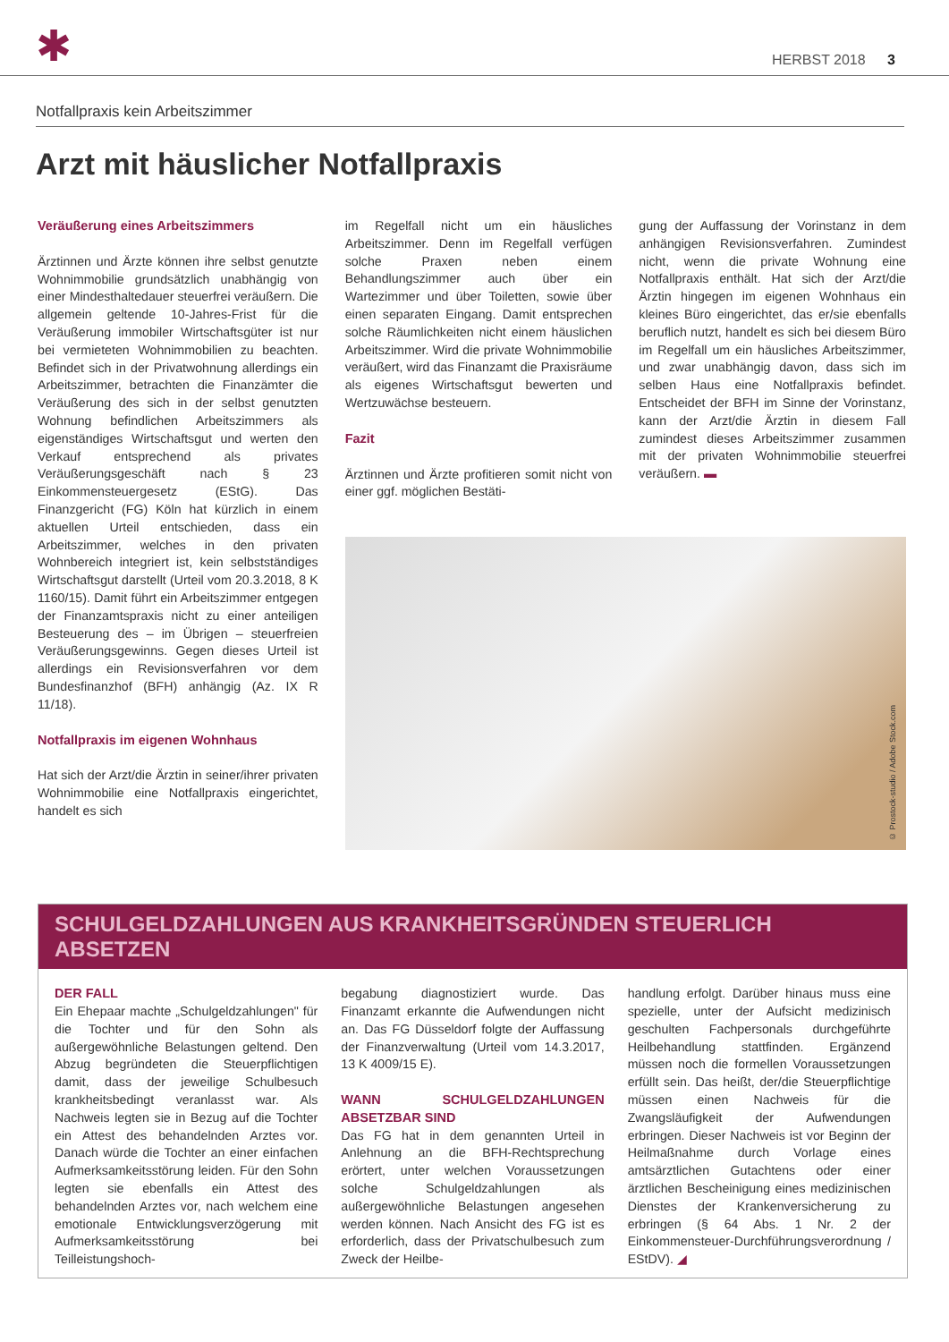✱ HERBST 2018 3
Notfallpraxis kein Arbeitszimmer
Arzt mit häuslicher Notfallpraxis
Veräußerung eines Arbeitszimmers
Ärztinnen und Ärzte können ihre selbst genutzte Wohnimmobilie grundsätzlich unabhängig von einer Mindesthaltedauer steuerfrei veräußern. Die allgemein geltende 10-Jahres-Frist für die Veräußerung immobiler Wirtschaftsgüter ist nur bei vermieteten Wohnimmobilien zu beachten. Befindet sich in der Privatwohnung allerdings ein Arbeitszimmer, betrachten die Finanzämter die Veräußerung des sich in der selbst genutzten Wohnung befindlichen Arbeitszimmers als eigenständiges Wirtschaftsgut und werten den Verkauf entsprechend als privates Veräußerungsgeschäft nach § 23 Einkommensteuergesetz (EStG). Das Finanzgericht (FG) Köln hat kürzlich in einem aktuellen Urteil entschieden, dass ein Arbeitszimmer, welches in den privaten Wohnbereich integriert ist, kein selbstständiges Wirtschaftsgut darstellt (Urteil vom 20.3.2018, 8 K 1160/15). Damit führt ein Arbeitszimmer entgegen der Finanzamtspraxis nicht zu einer anteiligen Besteuerung des – im Übrigen – steuerfreien Veräußerungsgewinns. Gegen dieses Urteil ist allerdings ein Revisionsverfahren vor dem Bundesfinanzhof (BFH) anhängig (Az. IX R 11/18).
Notfallpraxis im eigenen Wohnhaus
Hat sich der Arzt/die Ärztin in seiner/ihrer privaten Wohnimmobilie eine Notfallpraxis eingerichtet, handelt es sich
im Regelfall nicht um ein häusliches Arbeitszimmer. Denn im Regelfall verfügen solche Praxen neben einem Behandlungszimmer auch über ein Wartezimmer und über Toiletten, sowie über einen separaten Eingang. Damit entsprechen solche Räumlichkeiten nicht einem häuslichen Arbeitszimmer. Wird die private Wohnimmobilie veräußert, wird das Finanzamt die Praxisräume als eigenes Wirtschaftsgut bewerten und Wertzuwächse besteuern.
Fazit
Ärztinnen und Ärzte profitieren somit nicht von einer ggf. möglichen Bestäti-
gung der Auffassung der Vorinstanz in dem anhängigen Revisionsverfahren. Zumindest nicht, wenn die private Wohnung eine Notfallpraxis enthält. Hat sich der Arzt/die Ärztin hingegen im eigenen Wohnhaus ein kleines Büro eingerichtet, das er/sie ebenfalls beruflich nutzt, handelt es sich bei diesem Büro im Regelfall um ein häusliches Arbeitszimmer, und zwar unabhängig davon, dass sich im selben Haus eine Notfallpraxis befindet. Entscheidet der BFH im Sinne der Vorinstanz, kann der Arzt/die Ärztin in diesem Fall zumindest dieses Arbeitszimmer zusammen mit der privaten Wohnimmobilie steuerfrei veräußern. ▬
© Prostock-studio / Adobe Stock.com
SCHULGELDZAHLUNGEN AUS KRANKHEITSGRÜNDEN STEUERLICH ABSETZEN
DER FALL
Ein Ehepaar machte „Schulgeldzahlungen" für die Tochter und für den Sohn als außergewöhnliche Belastungen geltend. Den Abzug begründeten die Steuerpflichtigen damit, dass der jeweilige Schulbesuch krankheitsbedingt veranlasst war. Als Nachweis legten sie in Bezug auf die Tochter ein Attest des behandelnden Arztes vor. Danach würde die Tochter an einer einfachen Aufmerksamkeitsstörung leiden. Für den Sohn legten sie ebenfalls ein Attest des behandelnden Arztes vor, nach welchem eine emotionale Entwicklungsverzögerung mit Aufmerksamkeitsstörung bei Teilleistungshoch-
begabung diagnostiziert wurde. Das Finanzamt erkannte die Aufwendungen nicht an. Das FG Düsseldorf folgte der Auffassung der Finanzverwaltung (Urteil vom 14.3.2017, 13 K 4009/15 E).
WANN SCHULGELDZAHLUNGEN ABSETZBAR SIND
Das FG hat in dem genannten Urteil in Anlehnung an die BFH-Rechtsprechung erörtert, unter welchen Voraussetzungen solche Schulgeldzahlungen als außergewöhnliche Belastungen angesehen werden können. Nach Ansicht des FG ist es erforderlich, dass der Privatschulbesuch zum Zweck der Heilbe-
handlung erfolgt. Darüber hinaus muss eine spezielle, unter der Aufsicht medizinisch geschulten Fachpersonals durchgeführte Heilbehandlung stattfinden. Ergänzend müssen noch die formellen Voraussetzungen erfüllt sein. Das heißt, der/die Steuerpflichtige müssen einen Nachweis für die Zwangsläufigkeit der Aufwendungen erbringen. Dieser Nachweis ist vor Beginn der Heilmaßnahme durch Vorlage eines amtsärztlichen Gutachtens oder einer ärztlichen Bescheinigung eines medizinischen Dienstes der Krankenversicherung zu erbringen (§ 64 Abs. 1 Nr. 2 der Einkommensteuer-Durchführungsverordnung / EStDV). ◢